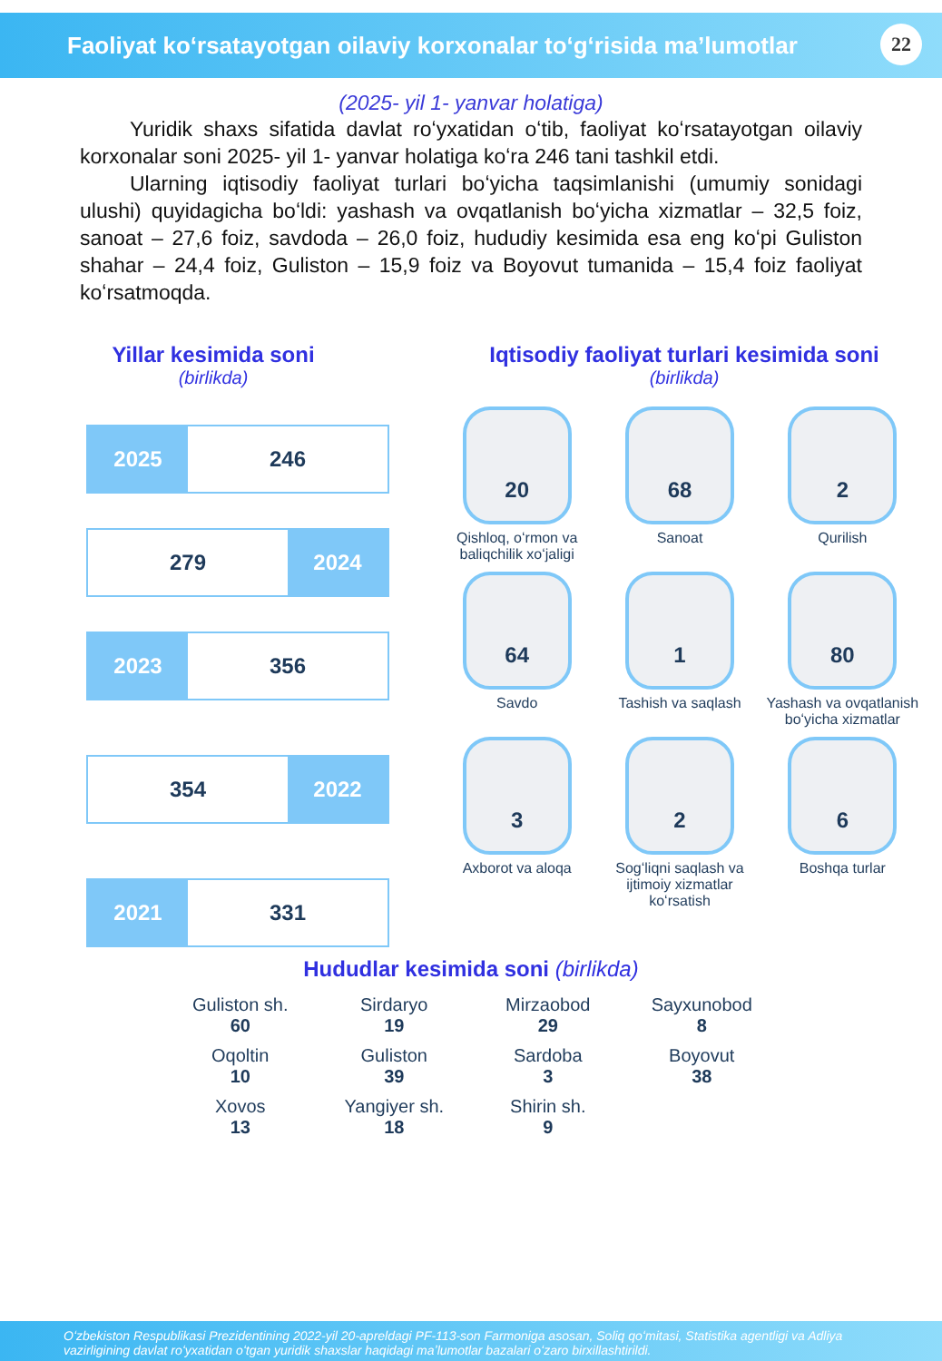Faoliyat koʻrsatayotgan oilaviy korxonalar toʻgʻrisida maʼlumotlar
22
(2025- yil 1- yanvar holatiga)
Yuridik shaxs sifatida davlat roʻyxatidan oʻtib, faoliyat koʻrsatayotgan oilaviy korxonalar soni 2025- yil 1- yanvar holatiga koʻra 246 tani tashkil etdi.
Ularning iqtisodiy faoliyat turlari boʻyicha taqsimlanishi (umumiy sonidagi ulushi) quyidagicha boʻldi: yashash va ovqatlanish boʻyicha xizmatlar – 32,5 foiz, sanoat – 27,6 foiz, savdoda – 26,0 foiz, hududiy kesimida esa eng koʻpi Guliston shahar – 24,4 foiz, Guliston – 15,9 foiz va Boyovut tumanida – 15,4 foiz faoliyat koʻrsatmoqda.
Yillar kesimida soni
(birlikda)
2025
246
279
2024
2023
356
354
2022
2021
331
Iqtisodiy faoliyat turlari kesimida soni
(birlikda)
20
Qishloq, oʻrmon va baliqchilik xoʻjaligi
68
Sanoat
2
Qurilish
64
Savdo
1
Tashish va saqlash
80
Yashash va ovqatlanish boʻyicha xizmatlar
3
Axborot va aloqa
2
Sogʻliqni saqlash va ijtimoiy xizmatlar koʻrsatish
6
Boshqa turlar
Hududlar kesimida soni (birlikda)
Guliston sh.
60
Sirdaryo
19
Mirzaobod
29
Sayxunobod
8
Oqoltin
10
Guliston
39
Sardoba
3
Boyovut
38
Xovos
13
Yangiyer sh.
18
Shirin sh.
9
Oʻzbekiston Respublikasi Prezidentining 2022-yil 20-apreldagi PF-113-son Farmoniga asosan, Soliq qoʻmitasi, Statistika agentligi va Adliya vazirligining davlat roʻyxatidan oʻtgan yuridik shaxslar haqidagi maʼlumotlar bazalari oʻzaro birxillashtirildi.